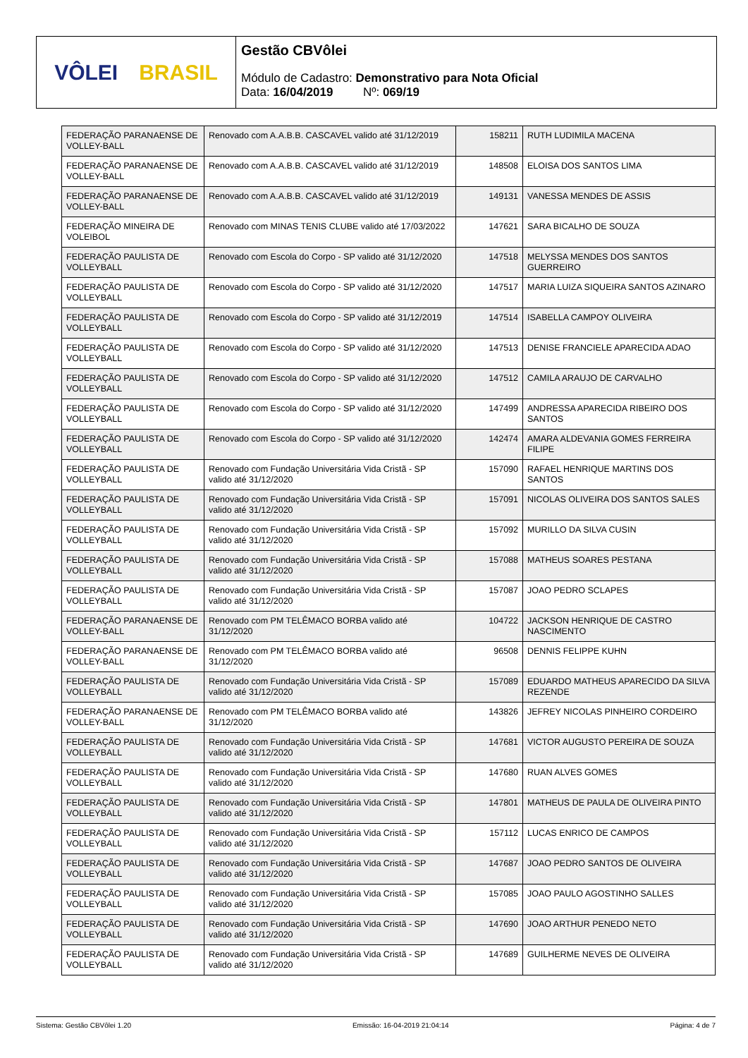VÔLEI BRASIL
Gestão CBVôlei
Módulo de Cadastro: Demonstrativo para Nota Oficial
Data: 16/04/2019 Nº: 069/19
| FEDERAÇÃO PARANAENSE DE VOLLEY-BALL | Renovado com A.A.B.B. CASCAVEL valido até 31/12/2019 | 158211 | RUTH LUDIMILA MACENA |
| FEDERAÇÃO PARANAENSE DE VOLLEY-BALL | Renovado com A.A.B.B. CASCAVEL valido até 31/12/2019 | 148508 | ELOISA DOS SANTOS LIMA |
| FEDERAÇÃO PARANAENSE DE VOLLEY-BALL | Renovado com A.A.B.B. CASCAVEL valido até 31/12/2019 | 149131 | VANESSA MENDES DE ASSIS |
| FEDERAÇÃO MINEIRA DE VOLEIBOL | Renovado com MINAS TENIS CLUBE valido até 17/03/2022 | 147621 | SARA BICALHO DE SOUZA |
| FEDERAÇÃO PAULISTA DE VOLLEYBALL | Renovado com Escola do Corpo - SP valido até 31/12/2020 | 147518 | MELYSSA MENDES DOS SANTOS GUERREIRO |
| FEDERAÇÃO PAULISTA DE VOLLEYBALL | Renovado com Escola do Corpo - SP valido até 31/12/2020 | 147517 | MARIA LUIZA SIQUEIRA SANTOS AZINARO |
| FEDERAÇÃO PAULISTA DE VOLLEYBALL | Renovado com Escola do Corpo - SP valido até 31/12/2019 | 147514 | ISABELLA CAMPOY OLIVEIRA |
| FEDERAÇÃO PAULISTA DE VOLLEYBALL | Renovado com Escola do Corpo - SP valido até 31/12/2020 | 147513 | DENISE FRANCIELE APARECIDA ADAO |
| FEDERAÇÃO PAULISTA DE VOLLEYBALL | Renovado com Escola do Corpo - SP valido até 31/12/2020 | 147512 | CAMILA ARAUJO DE CARVALHO |
| FEDERAÇÃO PAULISTA DE VOLLEYBALL | Renovado com Escola do Corpo - SP valido até 31/12/2020 | 147499 | ANDRESSA APARECIDA RIBEIRO DOS SANTOS |
| FEDERAÇÃO PAULISTA DE VOLLEYBALL | Renovado com Escola do Corpo - SP valido até 31/12/2020 | 142474 | AMARA ALDEVANIA GOMES FERREIRA FILIPE |
| FEDERAÇÃO PAULISTA DE VOLLEYBALL | Renovado com Fundação Universitária Vida Cristã - SP valido até 31/12/2020 | 157090 | RAFAEL HENRIQUE MARTINS DOS SANTOS |
| FEDERAÇÃO PAULISTA DE VOLLEYBALL | Renovado com Fundação Universitária Vida Cristã - SP valido até 31/12/2020 | 157091 | NICOLAS OLIVEIRA DOS SANTOS SALES |
| FEDERAÇÃO PAULISTA DE VOLLEYBALL | Renovado com Fundação Universitária Vida Cristã - SP valido até 31/12/2020 | 157092 | MURILLO DA SILVA CUSIN |
| FEDERAÇÃO PAULISTA DE VOLLEYBALL | Renovado com Fundação Universitária Vida Cristã - SP valido até 31/12/2020 | 157088 | MATHEUS SOARES PESTANA |
| FEDERAÇÃO PAULISTA DE VOLLEYBALL | Renovado com Fundação Universitária Vida Cristã - SP valido até 31/12/2020 | 157087 | JOAO PEDRO SCLAPES |
| FEDERAÇÃO PARANAENSE DE VOLLEY-BALL | Renovado com PM TELÊMACO BORBA valido até 31/12/2020 | 104722 | JACKSON HENRIQUE DE CASTRO NASCIMENTO |
| FEDERAÇÃO PARANAENSE DE VOLLEY-BALL | Renovado com PM TELÊMACO BORBA valido até 31/12/2020 | 96508 | DENNIS FELIPPE KUHN |
| FEDERAÇÃO PAULISTA DE VOLLEYBALL | Renovado com Fundação Universitária Vida Cristã - SP valido até 31/12/2020 | 157089 | EDUARDO MATHEUS APARECIDO DA SILVA REZENDE |
| FEDERAÇÃO PARANAENSE DE VOLLEY-BALL | Renovado com PM TELÊMACO BORBA valido até 31/12/2020 | 143826 | JEFREY NICOLAS PINHEIRO CORDEIRO |
| FEDERAÇÃO PAULISTA DE VOLLEYBALL | Renovado com Fundação Universitária Vida Cristã - SP valido até 31/12/2020 | 147681 | VICTOR AUGUSTO PEREIRA DE SOUZA |
| FEDERAÇÃO PAULISTA DE VOLLEYBALL | Renovado com Fundação Universitária Vida Cristã - SP valido até 31/12/2020 | 147680 | RUAN ALVES GOMES |
| FEDERAÇÃO PAULISTA DE VOLLEYBALL | Renovado com Fundação Universitária Vida Cristã - SP valido até 31/12/2020 | 147801 | MATHEUS DE PAULA DE OLIVEIRA PINTO |
| FEDERAÇÃO PAULISTA DE VOLLEYBALL | Renovado com Fundação Universitária Vida Cristã - SP valido até 31/12/2020 | 157112 | LUCAS ENRICO DE CAMPOS |
| FEDERAÇÃO PAULISTA DE VOLLEYBALL | Renovado com Fundação Universitária Vida Cristã - SP valido até 31/12/2020 | 147687 | JOAO PEDRO SANTOS DE OLIVEIRA |
| FEDERAÇÃO PAULISTA DE VOLLEYBALL | Renovado com Fundação Universitária Vida Cristã - SP valido até 31/12/2020 | 157085 | JOAO PAULO AGOSTINHO SALLES |
| FEDERAÇÃO PAULISTA DE VOLLEYBALL | Renovado com Fundação Universitária Vida Cristã - SP valido até 31/12/2020 | 147690 | JOAO ARTHUR PENEDO NETO |
| FEDERAÇÃO PAULISTA DE VOLLEYBALL | Renovado com Fundação Universitária Vida Cristã - SP valido até 31/12/2020 | 147689 | GUILHERME NEVES DE OLIVEIRA |
Sistema: Gestão CBVôlei 1.20 Emissão: 16-04-2019 21:04:14 Página: 4 de 7